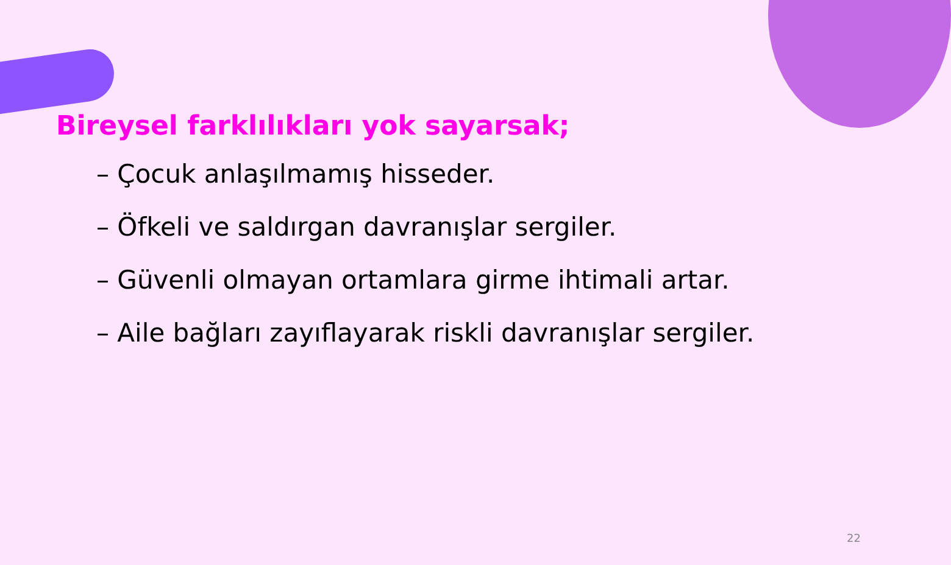Bireysel farklılıkları yok sayarsak;
– Çocuk anlaşılmamış hisseder.
– Öfkeli ve saldırgan davranışlar sergiler.
– Güvenli olmayan ortamlara girme ihtimali artar.
– Aile bağları zayıflayarak riskli davranışlar sergiler.
22